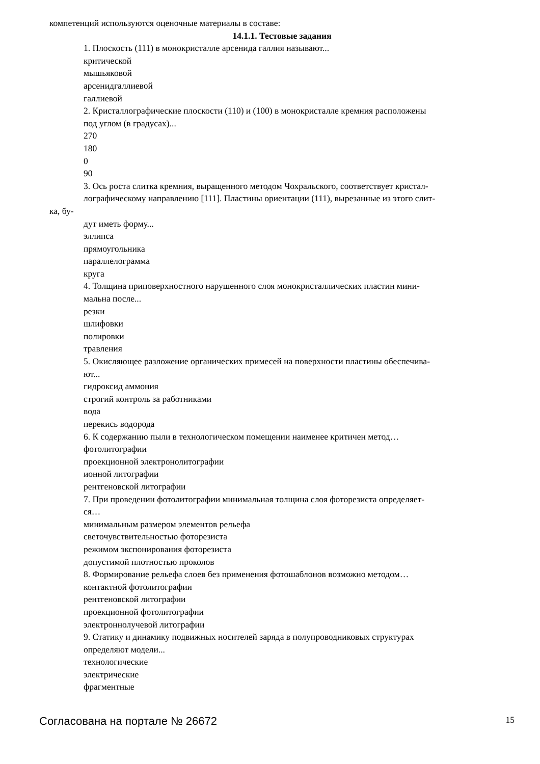компетенций используются оценочные материалы в составе:
14.1.1. Тестовые задания
1. Плоскость (111) в монокристалле арсенида галлия называют...
критической
мышьяковой
арсенидгаллиевой
галлиевой
2. Кристаллографические плоскости (110) и (100) в монокристалле кремния расположены
под углом (в градусах)...
270
180
0
90
3. Ось роста слитка кремния, выращенного методом Чохральского, соответствует кристал-
лографическому направлению [111]. Пластины ориентации (111), вырезанные из этого слит-
ка, бу-
дут иметь форму...
эллипса
прямоугольника
параллелограмма
круга
4. Толщина приповерхностного нарушенного слоя монокристаллических пластин мини-
мальна после...
резки
шлифовки
полировки
травления
5. Окисляющее разложение органических примесей на поверхности пластины обеспечива-
ют...
гидроксид аммония
строгий контроль за работниками
вода
перекись водорода
6. К содержанию пыли в технологическом помещении наименее критичен метод…
фотолитографии
проекционной электронолитографии
ионной литографии
рентгеновской литографии
7. При проведении фотолитографии минимальная толщина слоя фоторезиста определяет-
ся…
минимальным размером элементов рельефа
светочувствительностью фоторезиста
режимом экспонирования фоторезиста
допустимой плотностью проколов
8. Формирование рельефа слоев без применения фотошаблонов возможно методом…
контактной фотолитографии
рентгеновской литографии
проекционной фотолитографии
электроннолучевой литографии
9. Статику и динамику подвижных носителей заряда в полупроводниковых структурах
определяют модели...
технологические
электрические
фрагментные
Согласована на портале № 26672 15